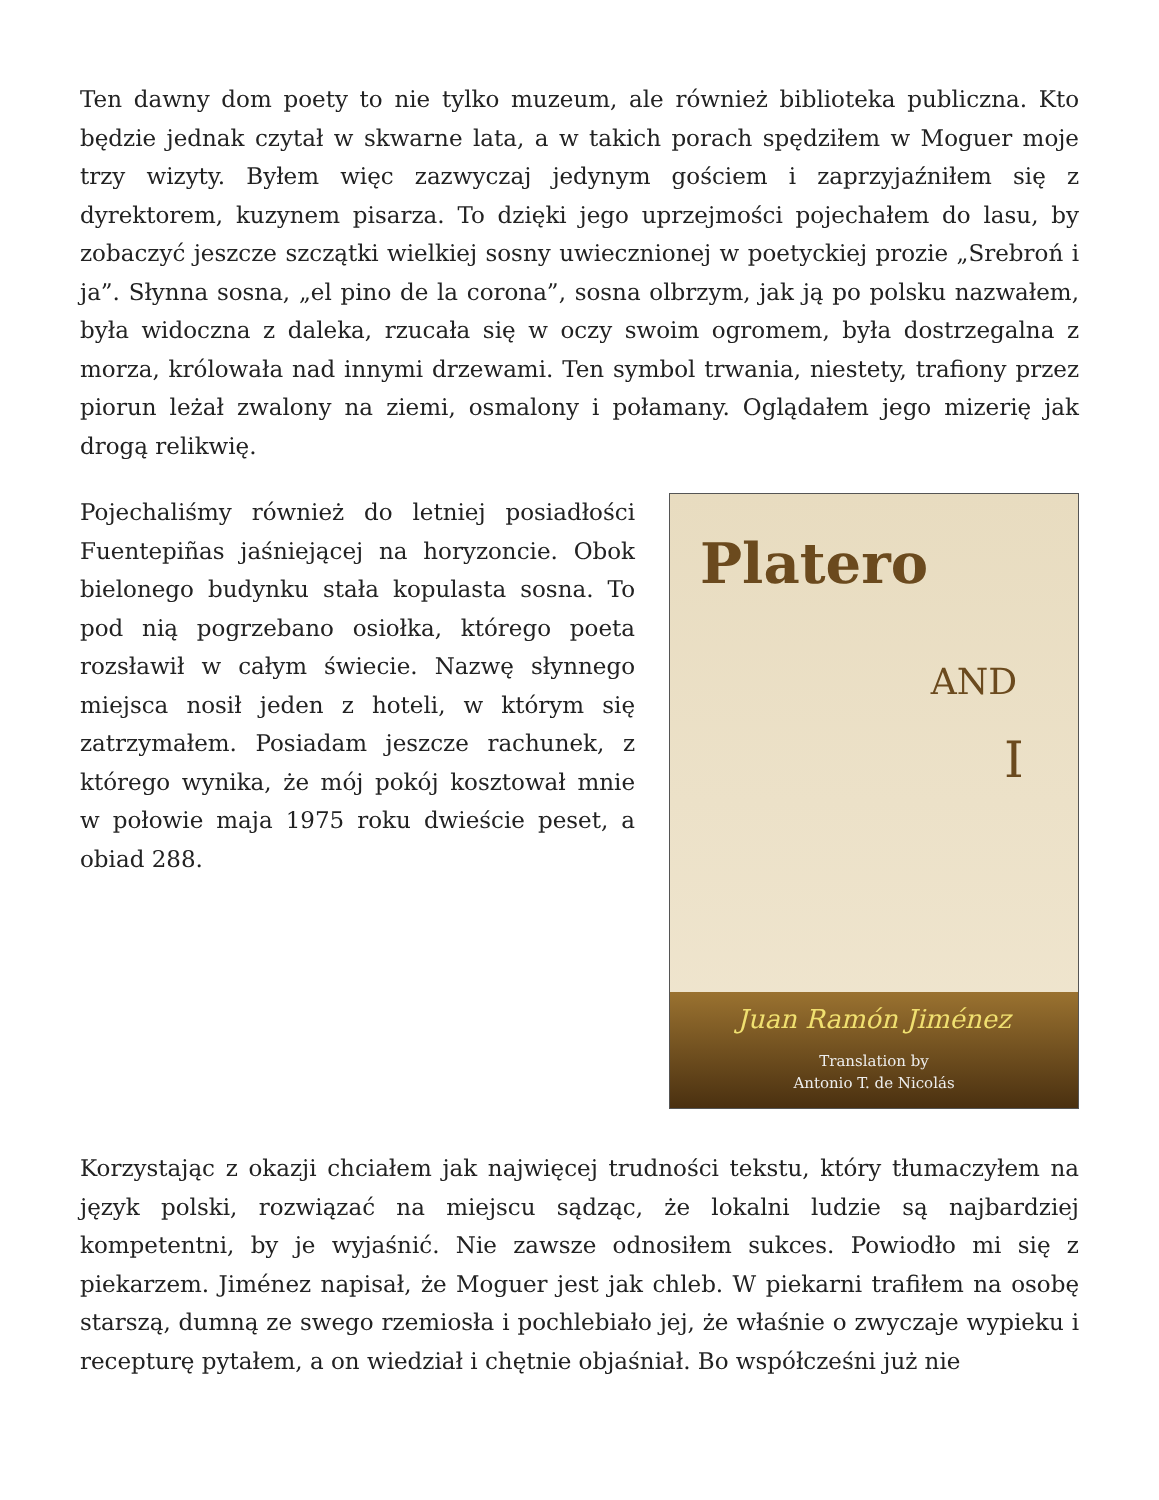Ten dawny dom poety to nie tylko muzeum, ale również biblioteka publiczna. Kto będzie jednak czytał w skwarne lata, a w takich porach spędziłem w Moguer moje trzy wizyty. Byłem więc zazwyczaj jedynym gościem i zaprzyjaźniłem się z dyrektorem, kuzynem pisarza. To dzięki jego uprzejmości pojechałem do lasu, by zobaczyć jeszcze szczątki wielkiej sosny uwiecznionej w poetyckiej prozie „Srebroń i ja”. Słynna sosna, „el pino de la corona”, sosna olbrzym, jak ją po polsku nazwałem, była widoczna z daleka, rzucała się w oczy swoim ogromem, była dostrzegalna z morza, królowała nad innymi drzewami. Ten symbol trwania, niestety, trafiony przez piorun leżał zwalony na ziemi, osmalony i połamany. Oglądałem jego mizerię jak drogą relikwię.
Pojechaliśmy również do letniej posiadłości Fuentepiñas jaśniejącej na horyzoncie. Obok bielonego budynku stała kopulasta sosna. To pod nią pogrzebano osiołka, którego poeta rozsławił w całym świecie. Nazwę słynnego miejsca nosił jeden z hoteli, w którym się zatrzymałem. Posiadam jeszcze rachunek, z którego wynika, że mój pokój kosztował mnie w połowie maja 1975 roku dwieście peset, a obiad 288.
Platero
AND
I
Juan Ramón Jiménez
Translation by
Antonio T. de Nicolás
Korzystając z okazji chciałem jak najwięcej trudności tekstu, który tłumaczyłem na język polski, rozwiązać na miejscu sądząc, że lokalni ludzie są najbardziej kompetentni, by je wyjaśnić. Nie zawsze odnosiłem sukces. Powiodło mi się z piekarzem. Jiménez napisał, że Moguer jest jak chleb. W piekarni trafiłem na osobę starszą, dumną ze swego rzemiosła i pochlebiało jej, że właśnie o zwyczaje wypieku i recepturę pytałem, a on wiedział i chętnie objaśniał. Bo współcześni już nie